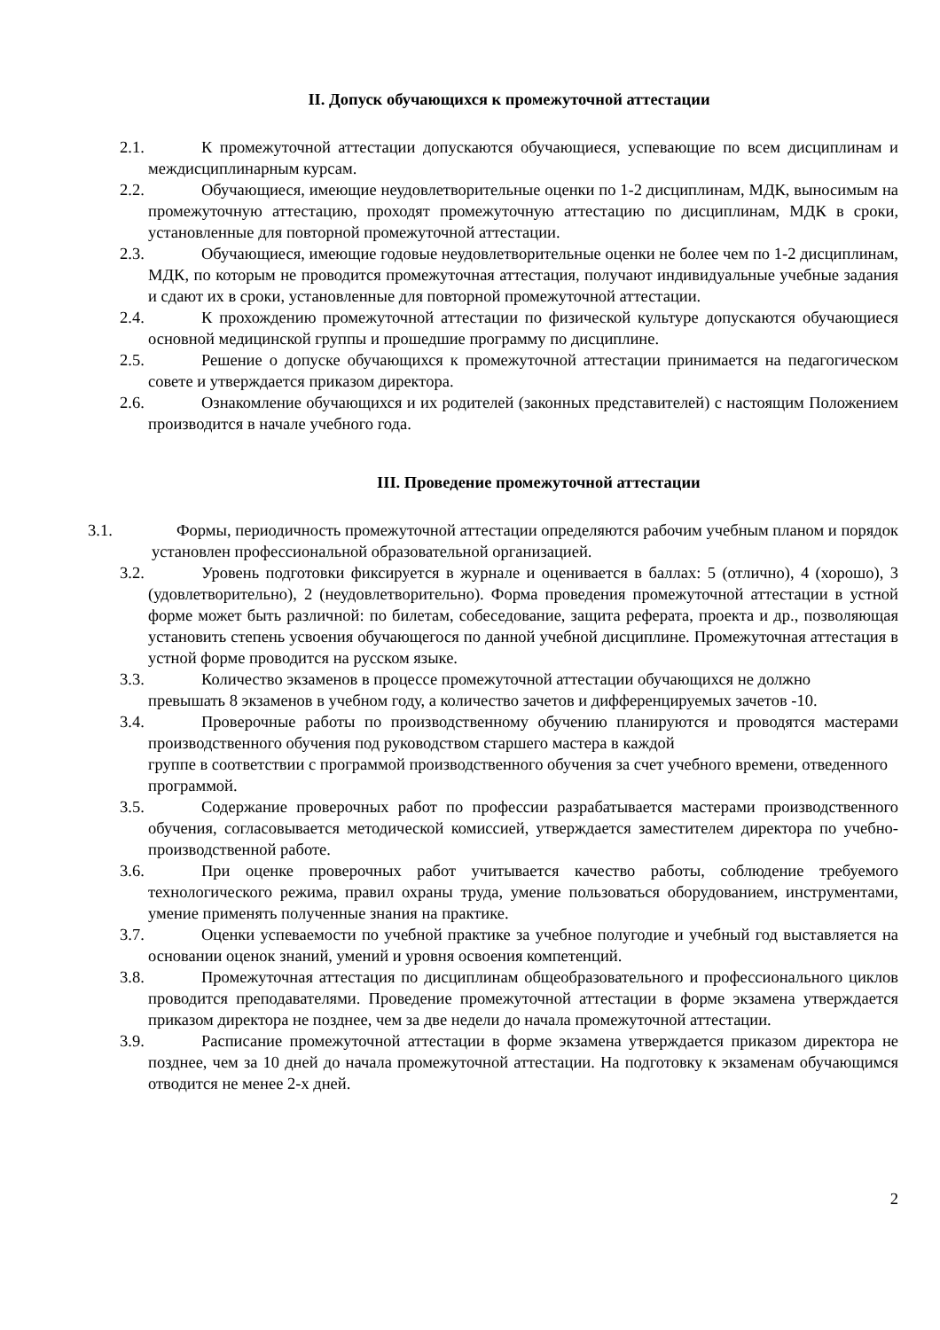II. Допуск обучающихся к промежуточной аттестации
2.1. К промежуточной аттестации допускаются обучающиеся, успевающие по всем дисциплинам и междисциплинарным курсам.
2.2. Обучающиеся, имеющие неудовлетворительные оценки по 1-2 дисциплинам, МДК, выносимым на промежуточную аттестацию, проходят промежуточную аттестацию по дисциплинам, МДК в сроки, установленные для повторной промежуточной аттестации.
2.3. Обучающиеся, имеющие годовые неудовлетворительные оценки не более чем по 1-2 дисциплинам, МДК, по которым не проводится промежуточная аттестация, получают индивидуальные учебные задания и сдают их в сроки, установленные для повторной промежуточной аттестации.
2.4. К прохождению промежуточной аттестации по физической культуре допускаются обучающиеся основной медицинской группы и прошедшие программу по дисциплине.
2.5. Решение о допуске обучающихся к промежуточной аттестации принимается на педагогическом совете и утверждается приказом директора.
2.6. Ознакомление обучающихся и их родителей (законных представителей) с настоящим Положением производится в начале учебного года.
III. Проведение промежуточной аттестации
3.1. Формы, периодичность промежуточной аттестации определяются рабочим учебным планом и порядок установлен профессиональной образовательной организацией.
3.2. Уровень подготовки фиксируется в журнале и оценивается в баллах: 5 (отлично), 4 (хорошо), 3 (удовлетворительно), 2 (неудовлетворительно). Форма проведения промежуточной аттестации в устной форме может быть различной: по билетам, собеседование, защита реферата, проекта и др., позволяющая установить степень усвоения обучающегося по данной учебной дисциплине. Промежуточная аттестация в устной форме проводится на русском языке.
3.3. Количество экзаменов в процессе промежуточной аттестации обучающихся не должно
превышать 8 экзаменов в учебном году, а количество зачетов и дифференцируемых зачетов -10.
3.4. Проверочные работы по производственному обучению планируются и проводятся мастерами производственного обучения под руководством старшего мастера в каждой
группе в соответствии с программой производственного обучения за счет учебного времени, отведенного программой.
3.5. Содержание проверочных работ по профессии разрабатывается мастерами производственного обучения, согласовывается методической комиссией, утверждается заместителем директора по учебно-производственной работе.
3.6. При оценке проверочных работ учитывается качество работы, соблюдение требуемого технологического режима, правил охраны труда, умение пользоваться оборудованием, инструментами, умение применять полученные знания на практике.
3.7. Оценки успеваемости по учебной практике за учебное полугодие и учебный год выставляется на основании оценок знаний, умений и уровня освоения компетенций.
3.8. Промежуточная аттестация по дисциплинам общеобразовательного и профессионального циклов проводится преподавателями. Проведение промежуточной аттестации в форме экзамена утверждается приказом директора не позднее, чем за две недели до начала промежуточной аттестации.
3.9. Расписание промежуточной аттестации в форме экзамена утверждается приказом директора не позднее, чем за 10 дней до начала промежуточной аттестации. На подготовку к экзаменам обучающимся отводится не менее 2-х дней.
2